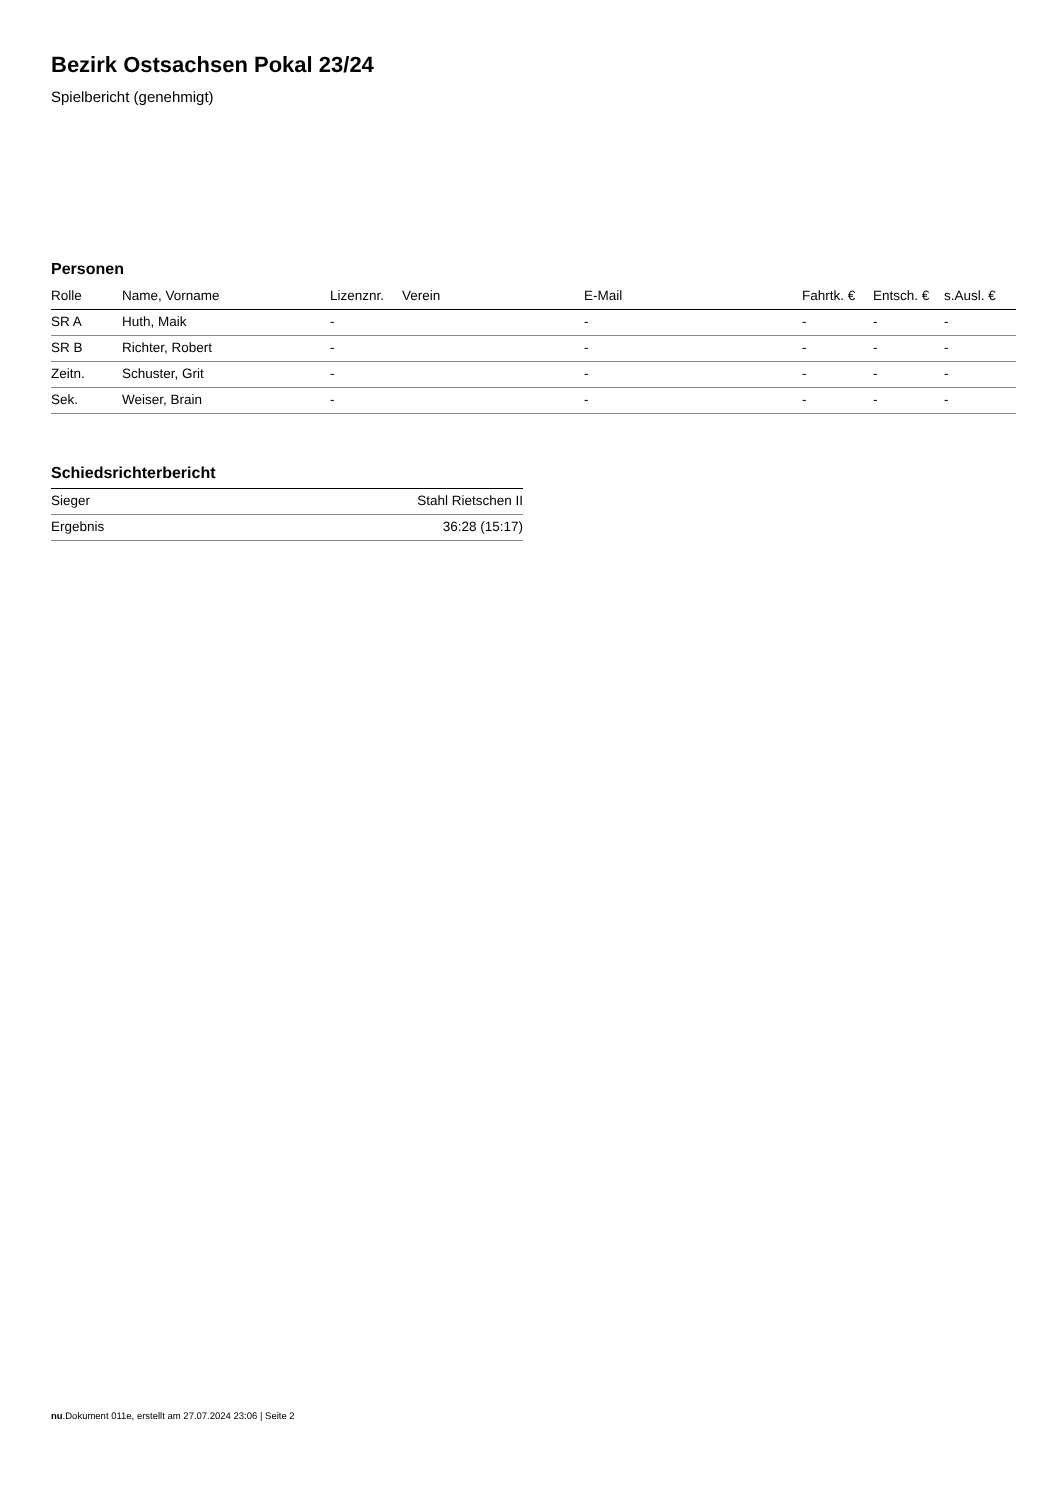Bezirk Ostsachsen Pokal 23/24
Spielbericht (genehmigt)
Personen
| Rolle | Name, Vorname | Lizenznr. | Verein | E-Mail | Fahrtk. € | Entsch. € | s.Ausl. € |
| --- | --- | --- | --- | --- | --- | --- | --- |
| SR A | Huth, Maik | - | | - | - | - | - |
| SR B | Richter, Robert | - | | - | - | - | - |
| Zeitn. | Schuster, Grit | - | | - | - | - | - |
| Sek. | Weiser, Brain | - | | - | - | - | - |
Schiedsrichterbericht
| Sieger | Stahl Rietschen II |
| Ergebnis | 36:28 (15:17) |
nu.Dokument 011e, erstellt am 27.07.2024 23:06 | Seite 2